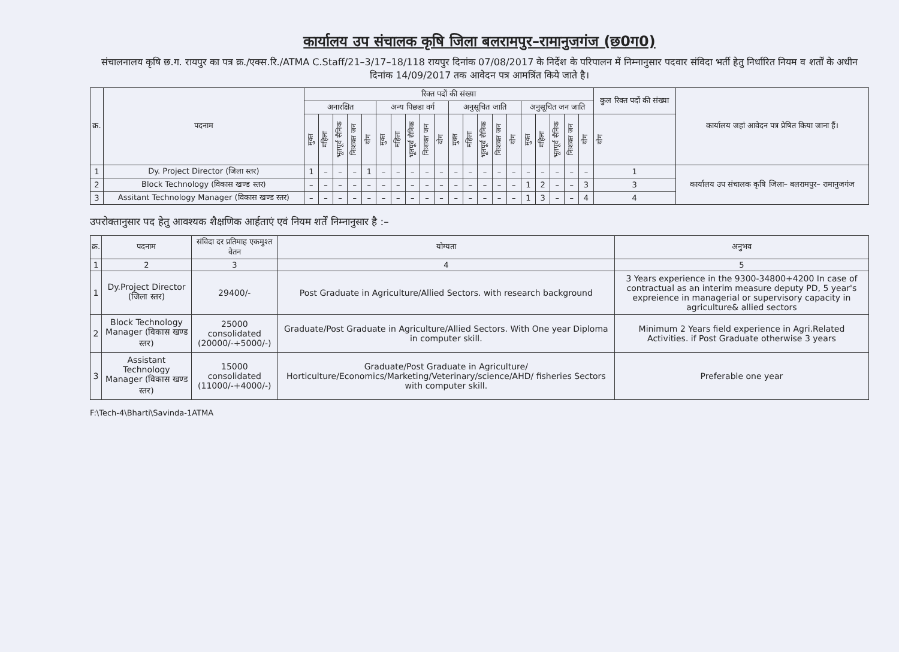कार्यालय उप संचालक कृषि जिला बलरामपुर–रामानुजगंज (छ0ग0)
संचालनालय कृषि छ.ग. रायपुर का पत्र क्र./एक्स.रि./ATMA C.Staff/21–3/17–18/118 रायपुर दिनांक 07/08/2017 के निर्देश के परिपालन में निम्नानुसार पदवार संविदा भर्ती हेतु निर्धारित नियम व शर्तों के अधीन दिनांक 14/09/2017 तक आवेदन पत्र आमत्रिंत किये जाते है।
| क्र. | पदनाम | रिक्त पदों की संख्या | | | | | | | | | | | | | | | | | | | | कुल रिक्त पदों की संख्या | कार्यालय जहां आवेदन पत्र प्रेषित किया जाना हैं। |
| --- | --- | --- | --- | --- | --- | --- | --- | --- | --- | --- | --- | --- | --- | --- | --- | --- | --- | --- | --- | --- | --- | --- | --- |
| | | अनारक्षित | | | | | अन्य पिछडा वर्ग | | | | | अनुसूचित जाति | | | | | अनुसूचित जन जाति | | | | | | |
| | | मुक्त | महिला | भूतपूर्व सैनिक | निःशक्त जन | योग | मुक्त | महिला | भूतपूर्व सैनिक | निःशक्त जन | योग | मुक्त | महिला | भूतपूर्व सैनिक | निःशक्त जन | योग | मुक्त | महिला | भूतपूर्व सैनिक | निःशक्त जन | योग | योग | |
| 1 | Dy. Project Director (जिला स्तर) | 1 | – | – | – | 1 | – | – | – | – | – | – | – | – | – | – | – | – | – | – | – | 1 | कार्यालय उप संचालक कृषि जिला– बलरामपुर– रामानुजगंज |
| 2 | Block Technology (विकास खण्ड स्तर) | – | – | – | – | – | – | – | – | – | – | – | – | – | – | – | 1 | 2 | – | – | 3 | 3 | |
| 3 | Assitant Technology Manager (विकास खण्ड स्तर) | – | – | – | – | – | – | – | – | – | – | – | – | – | – | – | 1 | 3 | – | – | 4 | 4 | |
उपरोक्तानुसार पद हेतु आवश्यक शैक्षणिक आर्हताएं एवं नियम शर्तें निम्नानुसार है :–
| क्र. | पदनाम | संविदा दर प्रतिमाह एकमुश्त वेतन | योग्यता | अनुभव |
| --- | --- | --- | --- | --- |
| 1 | 2 | 3 | 4 | 5 |
| 1 | Dy.Project Director (जिला स्तर) | 29400/- | Post Graduate in Agriculture/Allied Sectors. with research background | 3 Years experience in the 9300-34800+4200 In case of contractual as an interim measure deputy PD, 5 year's expreience in managerial or supervisory capacity in agriculture& allied sectors |
| 2 | Block Technology Manager (विकास खण्ड स्तर) | 25000 consolidated (20000/-+5000/-) | Graduate/Post Graduate in Agriculture/Allied Sectors. With One year Diploma in computer skill. | Minimum 2 Years field experience in Agri.Related Activities. if Post Graduate otherwise 3 years |
| 3 | Assistant Technology Manager (विकास खण्ड स्तर) | 15000 consolidated (11000/-+4000/-) | Graduate/Post Graduate in Agriculture/ Horticulture/Economics/Marketing/Veterinary/science/AHD/ fisheries Sectors with computer skill. | Preferable one year |
F:\Tech-4\Bharti\Savinda-1ATMA